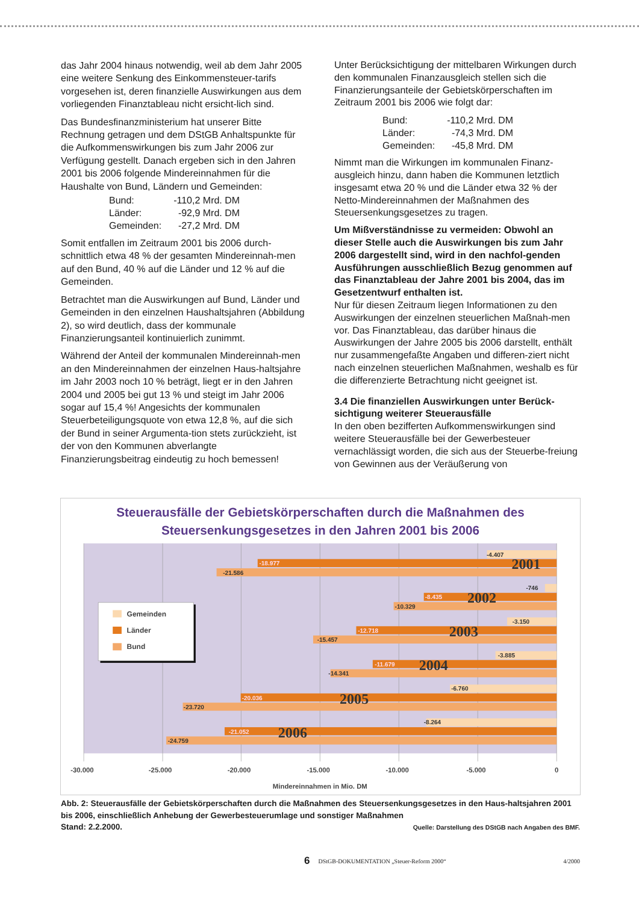das Jahr 2004 hinaus notwendig, weil ab dem Jahr 2005 eine weitere Senkung des Einkommensteuer-tarifs vorgesehen ist, deren finanzielle Auswirkungen aus dem vorliegenden Finanztableau nicht ersicht-lich sind.
Das Bundesfinanzministerium hat unserer Bitte Rechnung getragen und dem DStGB Anhaltspunkte für die Aufkommenswirkungen bis zum Jahr 2006 zur Verfügung gestellt. Danach ergeben sich in den Jahren 2001 bis 2006 folgende Mindereinnahmen für die Haushalte von Bund, Ländern und Gemeinden:
| Bund: | -110,2 Mrd. DM |
| Länder: | -92,9 Mrd. DM |
| Gemeinden: | -27,2 Mrd. DM |
Somit entfallen im Zeitraum 2001 bis 2006 durch-schnittlich etwa 48 % der gesamten Mindereinnah-men auf den Bund, 40 % auf die Länder und 12 % auf die Gemeinden.
Betrachtet man die Auswirkungen auf Bund, Länder und Gemeinden in den einzelnen Haushaltsjahren (Abbildung 2), so wird deutlich, dass der kommunale Finanzierungsanteil kontinuierlich zunimmt.
Während der Anteil der kommunalen Mindereinnah-men an den Mindereinnahmen der einzelnen Haus-haltsjahre im Jahr 2003 noch 10 % beträgt, liegt er in den Jahren 2004 und 2005 bei gut 13 % und steigt im Jahr 2006 sogar auf 15,4 %! Angesichts der kommunalen Steuerbeteiligungsquote von etwa 12,8 %, auf die sich der Bund in seiner Argumenta-tion stets zurückzieht, ist der von den Kommunen abverlangte Finanzierungsbeitrag eindeutig zu hoch bemessen!
Unter Berücksichtigung der mittelbaren Wirkungen durch den kommunalen Finanzausgleich stellen sich die Finanzierungsanteile der Gebietskörperschaften im Zeitraum 2001 bis 2006 wie folgt dar:
| Bund: | -110,2 Mrd. DM |
| Länder: | -74,3 Mrd. DM |
| Gemeinden: | -45,8 Mrd. DM |
Nimmt man die Wirkungen im kommunalen Finanz-ausgleich hinzu, dann haben die Kommunen letztlich insgesamt etwa 20 % und die Länder etwa 32 % der Netto-Mindereinnahmen der Maßnahmen des Steuersenkungsgesetzes zu tragen.
Um Mißverständnisse zu vermeiden: Obwohl an dieser Stelle auch die Auswirkungen bis zum Jahr 2006 dargestellt sind, wird in den nachfol-genden Ausführungen ausschließlich Bezug genommen auf das Finanztableau der Jahre 2001 bis 2004, das im Gesetzentwurf enthalten ist.
Nur für diesen Zeitraum liegen Informationen zu den Auswirkungen der einzelnen steuerlichen Maßnah-men vor. Das Finanztableau, das darüber hinaus die Auswirkungen der Jahre 2005 bis 2006 darstellt, enthält nur zusammengefaßte Angaben und differen-ziert nicht nach einzelnen steuerlichen Maßnahmen, weshalb es für die differenzierte Betrachtung nicht geeignet ist.
3.4 Die finanziellen Auswirkungen unter Berück-sichtigung weiterer Steuerausfälle
In den oben bezifferten Aufkommenswirkungen sind weitere Steuerausfälle bei der Gewerbesteuer vernachlässigt worden, die sich aus der Steuerbe-freiung von Gewinnen aus der Veräußerung von
Steuerausfälle der Gebietskörperschaften durch die Maßnahmen des
Steuersenkungsgesetzes in den Jahren 2001 bis 2006
-4.407
-18.977
-21.586
2001
-746
-8.435
-10.329
2002
-3.150
-12.718
-15.457
2003
-3.885
-11.679
-14.341
2004
-6.760
-20.036
-23.720
2005
-8.264
-21.052
-24.759
2006
Gemeinden
Länder
Bund
-30.000
-25.000
-20.000
-15.000
-10.000
-5.000
0
Mindereinnahmen in Mio. DM
Abb. 2: Steuerausfälle der Gebietskörperschaften durch die Maßnahmen des Steuersenkungsgesetzes in den Haus-haltsjahren 2001 bis 2006, einschließlich Anhebung der Gewerbesteuerumlage und sonstiger Maßnahmen
Stand: 2.2.2000.
Quelle: Darstellung des DStGB nach Angaben des BMF.
6 DStGB-DOKUMENTATION „Steuer-Reform 2000“4/2000